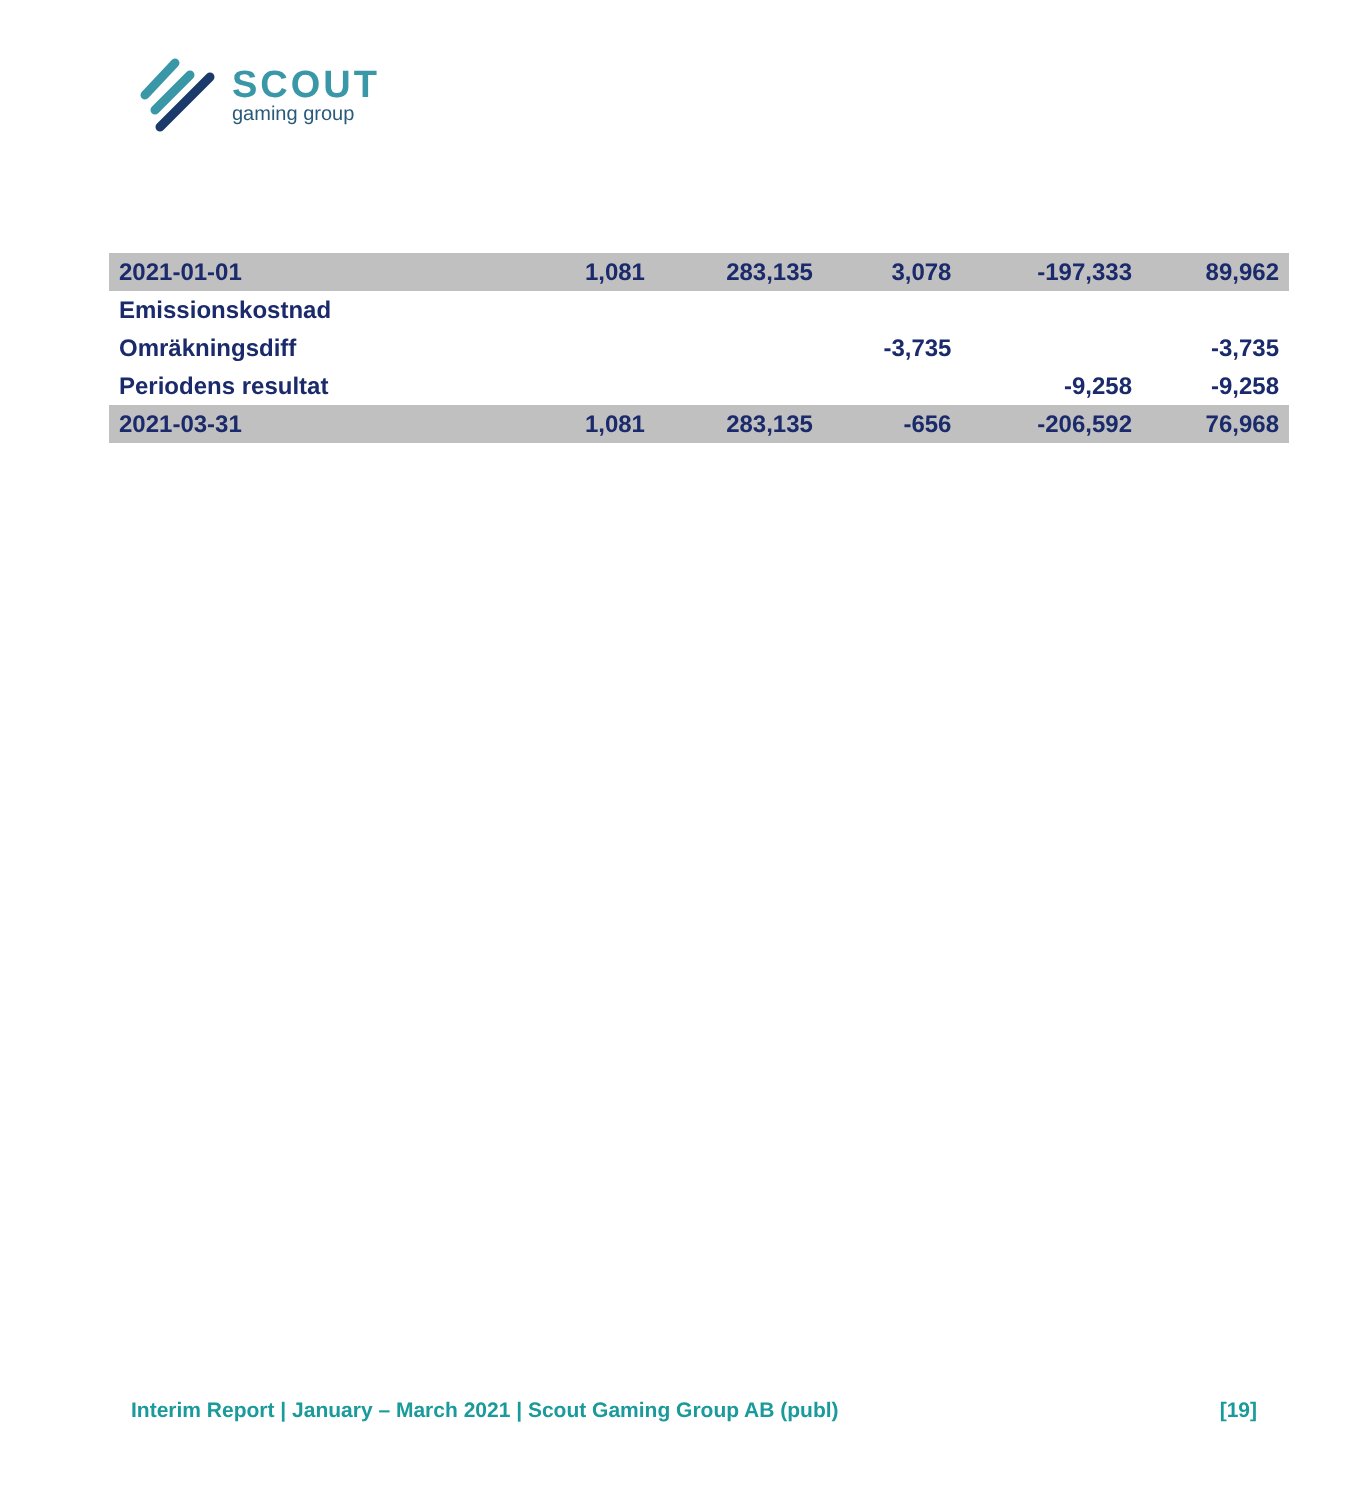SCOUT
gaming group
| 2021-01-01 | 1,081 | 283,135 | 3,078 | -197,333 | 89,962 |
| Emissionskostnad | | | | | |
| Omräkningsdiff | | | -3,735 | | -3,735 |
| Periodens resultat | | | | -9,258 | -9,258 |
| 2021-03-31 | 1,081 | 283,135 | -656 | -206,592 | 76,968 |
Interim Report | January – March 2021 | Scout Gaming Group AB (publ) [19]